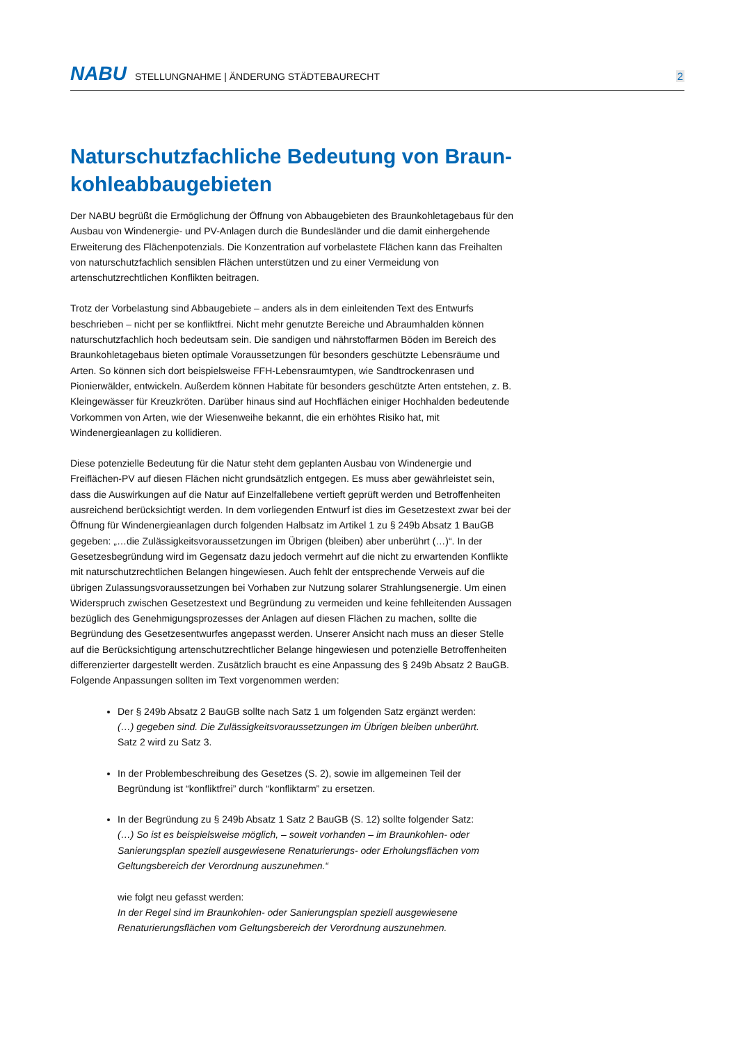NABU STELLUNGNAHME | ÄNDERUNG STÄDTEBAURECHT 2
Naturschutzfachliche Bedeutung von Braun-kohleabbaugebieten
Der NABU begrüßt die Ermöglichung der Öffnung von Abbaugebieten des Braunkohletagebaus für den Ausbau von Windenergie- und PV-Anlagen durch die Bundesländer und die damit einhergehende Erweiterung des Flächenpotenzials. Die Konzentration auf vorbelastete Flächen kann das Freihalten von naturschutzfachlich sensiblen Flächen unterstützen und zu einer Vermeidung von artenschutzrechtlichen Konflikten beitragen.
Trotz der Vorbelastung sind Abbaugebiete – anders als in dem einleitenden Text des Entwurfs beschrieben – nicht per se konfliktfrei. Nicht mehr genutzte Bereiche und Abraumhalden können naturschutzfachlich hoch bedeutsam sein. Die sandigen und nährstoffarmen Böden im Bereich des Braunkohletagebaus bieten optimale Voraussetzungen für besonders geschützte Lebensräume und Arten. So können sich dort beispielsweise FFH-Lebensraumtypen, wie Sandtrockenrasen und Pionierwälder, entwickeln. Außerdem können Habitate für besonders geschützte Arten entstehen, z. B. Kleingewässer für Kreuzkröten. Darüber hinaus sind auf Hochflächen einiger Hochhalden bedeutende Vorkommen von Arten, wie der Wiesenweihe bekannt, die ein erhöhtes Risiko hat, mit Windenergieanlagen zu kollidieren.
Diese potenzielle Bedeutung für die Natur steht dem geplanten Ausbau von Windenergie und Freiflächen-PV auf diesen Flächen nicht grundsätzlich entgegen. Es muss aber gewährleistet sein, dass die Auswirkungen auf die Natur auf Einzelfallebene vertieft geprüft werden und Betroffenheiten ausreichend berücksichtigt werden. In dem vorliegenden Entwurf ist dies im Gesetzestext zwar bei der Öffnung für Windenergieanlagen durch folgenden Halbsatz im Artikel 1 zu § 249b Absatz 1 BauGB gegeben: „…die Zulässigkeitsvoraussetzungen im Übrigen (bleiben) aber unberührt (…)“. In der Gesetzesbegründung wird im Gegensatz dazu jedoch vermehrt auf die nicht zu erwartenden Konflikte mit naturschutzrechtlichen Belangen hingewiesen. Auch fehlt der entsprechende Verweis auf die übrigen Zulassungsvoraussetzungen bei Vorhaben zur Nutzung solarer Strahlungsenergie. Um einen Widerspruch zwischen Gesetzestext und Begründung zu vermeiden und keine fehlleitenden Aussagen bezüglich des Genehmigungsprozesses der Anlagen auf diesen Flächen zu machen, sollte die Begründung des Gesetzesentwurfes angepasst werden. Unserer Ansicht nach muss an dieser Stelle auf die Berücksichtigung artenschutzrechtlicher Belange hingewiesen und potenzielle Betroffenheiten differenzierter dargestellt werden. Zusätzlich braucht es eine Anpassung des § 249b Absatz 2 BauGB. Folgende Anpassungen sollten im Text vorgenommen werden:
Der § 249b Absatz 2 BauGB sollte nach Satz 1 um folgenden Satz ergänzt werden:
(…) gegeben sind. Die Zulässigkeitsvoraussetzungen im Übrigen bleiben unberührt.
Satz 2 wird zu Satz 3.
In der Problembeschreibung des Gesetzes (S. 2), sowie im allgemeinen Teil der Begründung ist “konfliktfrei” durch “konfliktarm” zu ersetzen.
In der Begründung zu § 249b Absatz 1 Satz 2 BauGB (S. 12) sollte folgender Satz:
(…) So ist es beispielsweise möglich, – soweit vorhanden – im Braunkohlen- oder Sanierungsplan speziell ausgewiesene Renaturierungs- oder Erholungsflächen vom Geltungsbereich der Verordnung auszunehmen.“
wie folgt neu gefasst werden:
In der Regel sind im Braunkohlen- oder Sanierungsplan speziell ausgewiesene Renaturierungsflächen vom Geltungsbereich der Verordnung auszunehmen.